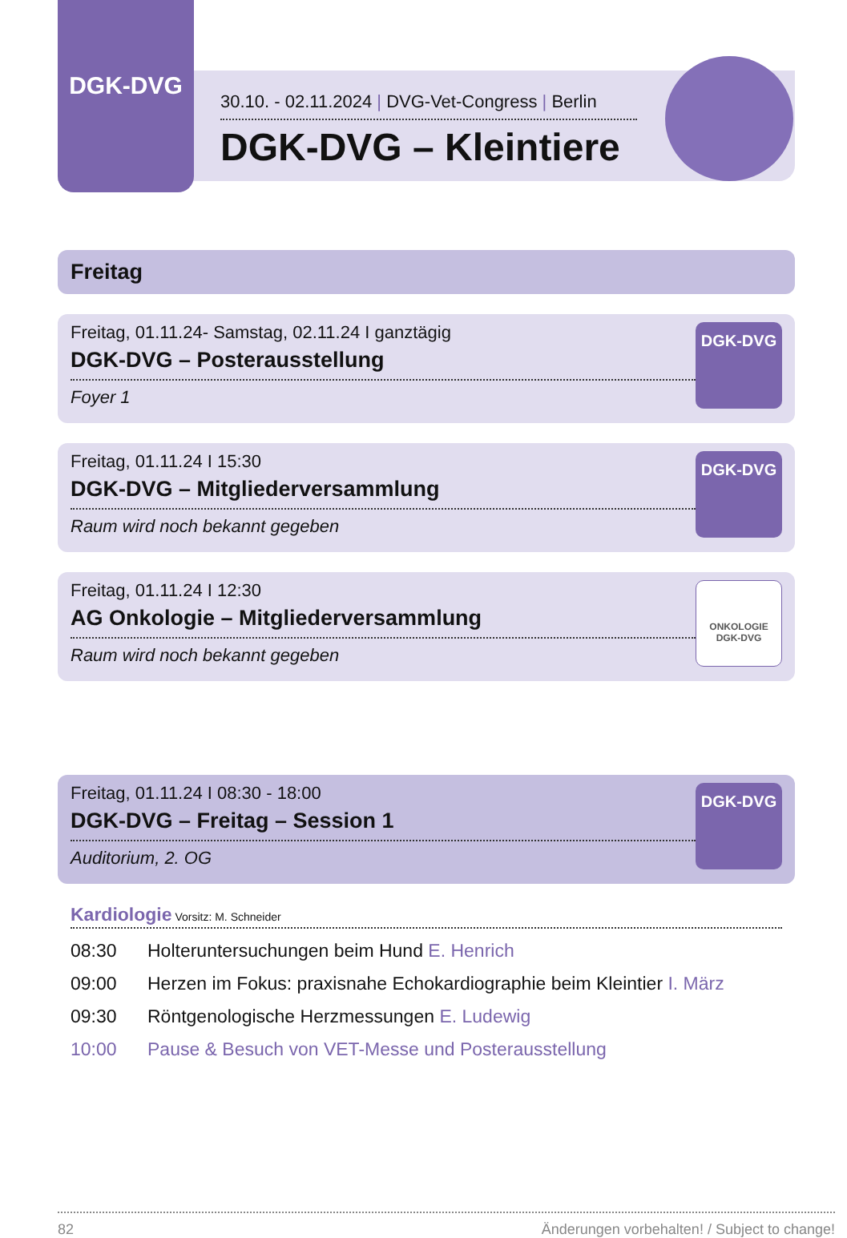DGK-DVG
30.10. - 02.11.2024 | DVG-Vet-Congress | Berlin
DGK-DVG – Kleintiere
Freitag
Freitag, 01.11.24- Samstag, 02.11.24 I ganztägig
DGK-DVG – Posterausstellung
Foyer 1
DGK-DVG
Freitag, 01.11.24 I 15:30
DGK-DVG – Mitgliederversammlung
Raum wird noch bekannt gegeben
DGK-DVG
Freitag, 01.11.24 I 12:30
AG Onkologie – Mitgliederversammlung
Raum wird noch bekannt gegeben
ONKOLOGIE DGK-DVG
Freitag, 01.11.24 I 08:30 - 18:00
DGK-DVG – Freitag – Session 1
Auditorium, 2. OG
DGK-DVG
Kardiologie Vorsitz: M. Schneider
08:30 Holteruntersuchungen beim Hund E. Henrich
09:00 Herzen im Fokus: praxisnahe Echokardiographie beim Kleintier I. März
09:30 Röntgenologische Herzmessungen E. Ludewig
10:00 Pause & Besuch von VET-Messe und Posterausstellung
82 Änderungen vorbehalten! / Subject to change!